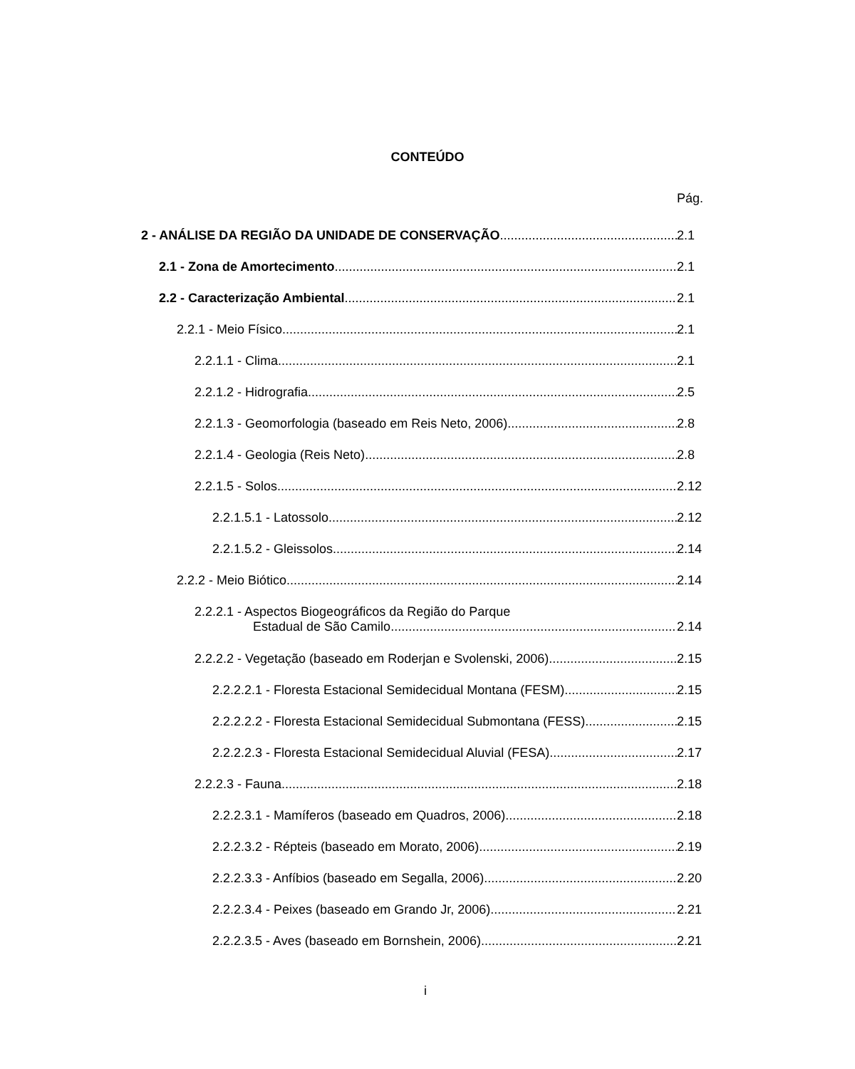CONTEÚDO
Pág.
2 - ANÁLISE DA REGIÃO DA UNIDADE DE CONSERVAÇÃO 2.1
2.1 - Zona de Amortecimento 2.1
2.2 - Caracterização Ambiental 2.1
2.2.1 - Meio Físico 2.1
2.2.1.1 - Clima 2.1
2.2.1.2 - Hidrografia 2.5
2.2.1.3 - Geomorfologia (baseado em Reis Neto, 2006) 2.8
2.2.1.4 - Geologia (Reis Neto) 2.8
2.2.1.5 - Solos 2.12
2.2.1.5.1 - Latossolo 2.12
2.2.1.5.2 - Gleissolos 2.14
2.2.2 - Meio Biótico 2.14
2.2.2.1 - Aspectos Biogeográficos da Região do Parque
Estadual de São Camilo 2.14
2.2.2.2 - Vegetação (baseado em Roderjan e Svolenski, 2006) 2.15
2.2.2.2.1 - Floresta Estacional Semidecidual Montana (FESM) 2.15
2.2.2.2.2 - Floresta Estacional Semidecidual Submontana (FESS) 2.15
2.2.2.2.3 - Floresta Estacional Semidecidual Aluvial (FESA) 2.17
2.2.2.3 - Fauna 2.18
2.2.2.3.1 - Mamíferos (baseado em Quadros, 2006) 2.18
2.2.2.3.2 - Répteis (baseado em Morato, 2006) 2.19
2.2.2.3.3 - Anfíbios (baseado em Segalla, 2006) 2.20
2.2.2.3.4 - Peixes (baseado em Grando Jr, 2006) 2.21
2.2.2.3.5 - Aves (baseado em Bornshein, 2006) 2.21
i